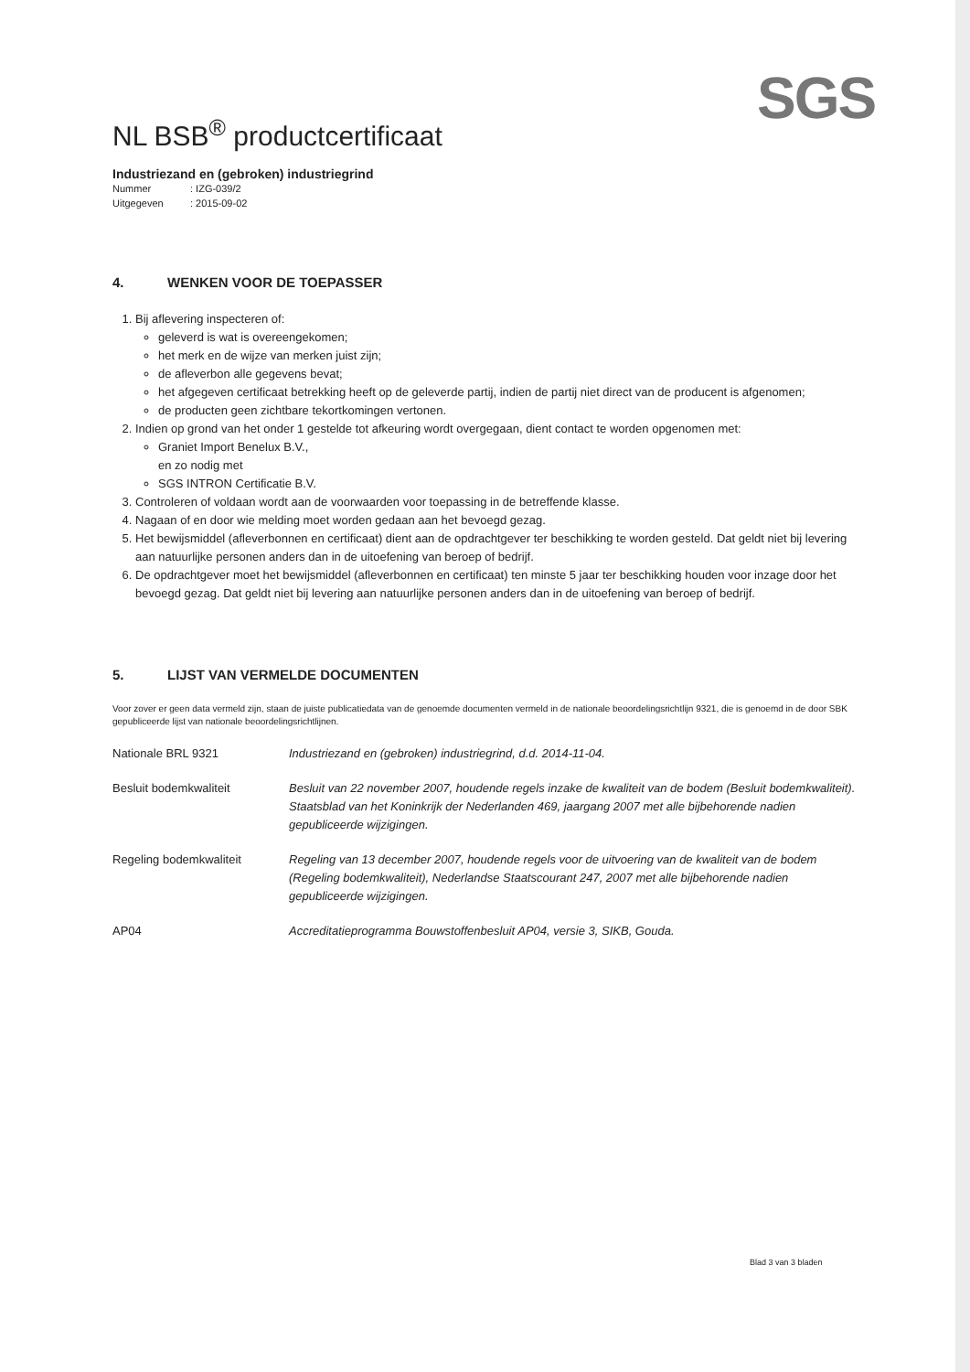SGS
NL BSB<sup>®</sup> productcertificaat
Industriezand en (gebroken) industriegrind
Nummer: IZG-039/2
Uitgegeven: 2015-09-02
4. WENKEN VOOR DE TOEPASSER
1. Bij aflevering inspecteren of:
geleverd is wat is overeengekomen;
het merk en de wijze van merken juist zijn;
de afleverbon alle gegevens bevat;
het afgegeven certificaat betrekking heeft op de geleverde partij, indien de partij niet direct van de producent is afgenomen;
de producten geen zichtbare tekortkomingen vertonen.
2. Indien op grond van het onder 1 gestelde tot afkeuring wordt overgegaan, dient contact te worden opgenomen met:
Graniet Import Benelux B.V.,
en zo nodig met
SGS INTRON Certificatie B.V.
3. Controleren of voldaan wordt aan de voorwaarden voor toepassing in de betreffende klasse.
4. Nagaan of en door wie melding moet worden gedaan aan het bevoegd gezag.
5. Het bewijsmiddel (afleverbonnen en certificaat) dient aan de opdrachtgever ter beschikking te worden gesteld. Dat geldt niet bij levering aan natuurlijke personen anders dan in de uitoefening van beroep of bedrijf.
6. De opdrachtgever moet het bewijsmiddel (afleverbonnen en certificaat) ten minste 5 jaar ter beschikking houden voor inzage door het bevoegd gezag. Dat geldt niet bij levering aan natuurlijke personen anders dan in de uitoefening van beroep of bedrijf.
5. LIJST VAN VERMELDE DOCUMENTEN
Voor zover er geen data vermeld zijn, staan de juiste publicatiedata van de genoemde documenten vermeld in de nationale beoordelingsrichtlijn 9321, die is genoemd in de door SBK gepubliceerde lijst van nationale beoordelingsrichtlijnen.
| Nationale BRL 9321 | Industriezand en (gebroken) industriegrind, d.d. 2014-11-04. |
| Besluit bodemkwaliteit | Besluit van 22 november 2007, houdende regels inzake de kwaliteit van de bodem (Besluit bodemkwaliteit). Staatsblad van het Koninkrijk der Nederlanden 469, jaargang 2007 met alle bijbehorende nadien gepubliceerde wijzigingen. |
| Regeling bodemkwaliteit | Regeling van 13 december 2007, houdende regels voor de uitvoering van de kwaliteit van de bodem (Regeling bodemkwaliteit), Nederlandse Staatscourant 247, 2007 met alle bijbehorende nadien gepubliceerde wijzigingen. |
| AP04 | Accreditatieprogramma Bouwstoffenbesluit AP04, versie 3, SIKB, Gouda. |
Blad 3 van 3 bladen